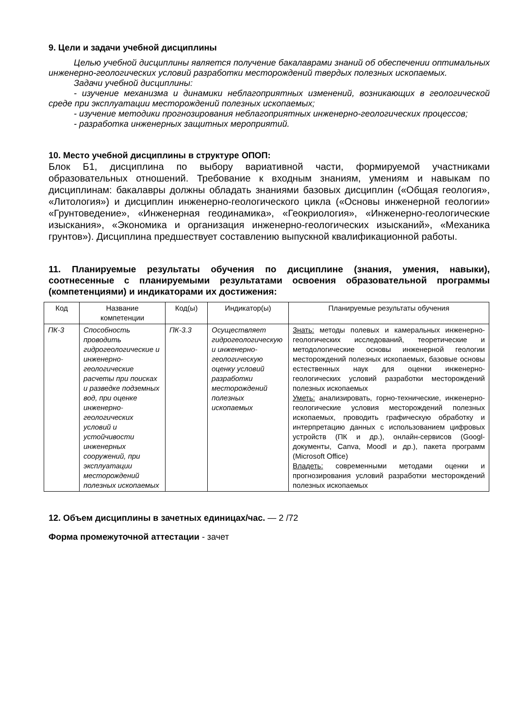9. Цели и задачи учебной дисциплины
Целью учебной дисциплины является получение бакалаврами знаний об обеспечении оптимальных инженерно-геологических условий разработки месторождений твердых полезных ископаемых.
Задачи учебной дисциплины:
- изучение механизма и динамики неблагоприятных изменений, возникающих в геологической среде при эксплуатации месторождений полезных ископаемых;
- изучение методики прогнозирования неблагоприятных инженерно-геологических процессов;
- разработка инженерных защитных мероприятий.
10. Место учебной дисциплины в структуре ОПОП:
Блок Б1, дисциплина по выбору вариативной части, формируемой участниками образовательных отношений. Требование к входным знаниям, умениям и навыкам по дисциплинам: бакалавры должны обладать знаниями базовых дисциплин («Общая геология», «Литология») и дисциплин инженерно-геологического цикла («Основы инженерной геологии» «Грунтоведение», «Инженерная геодинамика», «Геокриология», «Инженерно-геологические изыскания», «Экономика и организация инженерно-геологических изысканий», «Механика грунтов»). Дисциплина предшествует составлению выпускной квалификационной работы.
11. Планируемые результаты обучения по дисциплине (знания, умения, навыки), соотнесенные с планируемыми результатами освоения образовательной программы (компетенциями) и индикаторами их достижения:
| Код | Название компетенции | Код(ы) | Индикатор(ы) | Планируемые результаты обучения |
| --- | --- | --- | --- | --- |
| ПК-3 | Способность проводить гидрогеологические и инженерно-геологические расчеты при поисках и разведке подземных вод, при оценке инженерно-геологических условий и устойчивости инженерных сооружений, при эксплуатации месторождений полезных ископаемых | ПК-3.3 | Осуществляет гидрогеологическую и инженерно-геологическую оценку условий разработки месторождений полезных ископаемых | Знать: методы полевых и камеральных инженерно-геологических исследований, теоретические и методологические основы инженерной геологии месторождений полезных ископаемых, базовые основы естественных наук для оценки инженерно-геологических условий разработки месторождений полезных ископаемых Уметь: анализировать, горно-технические, инженерно-геологические условия месторождений полезных ископаемых, проводить графическую обработку и интерпретацию данных с использованием цифровых устройств (ПК и др.), онлайн-сервисов (Googl-документы, Canva, Moodl и др.), пакета программ (Microsoft Office) Владеть: современными методами оценки и прогнозирования условий разработки месторождений полезных ископаемых |
12. Объем дисциплины в зачетных единицах/час. — 2 /72
Форма промежуточной аттестации - зачет